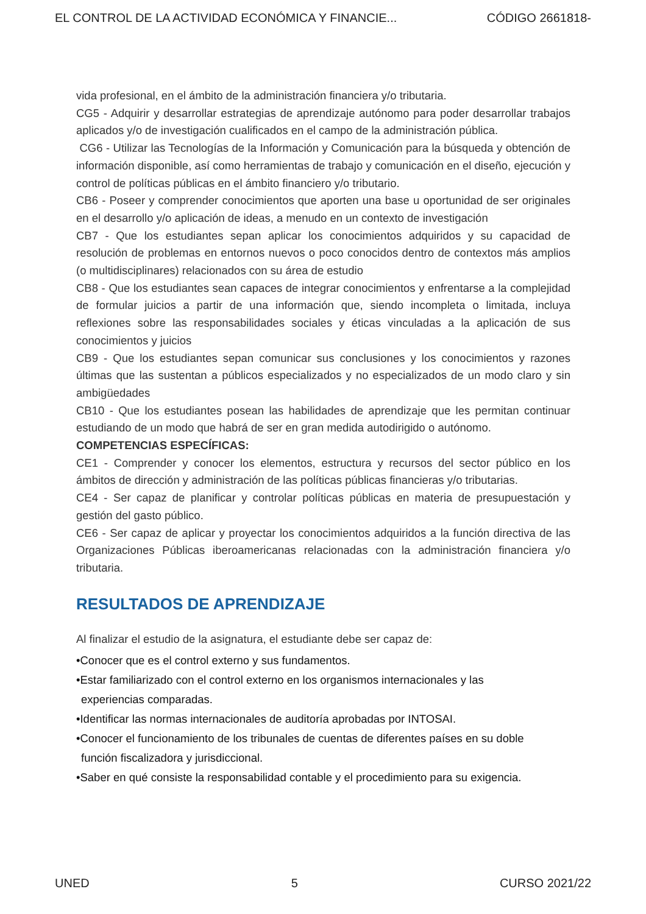EL CONTROL DE LA ACTIVIDAD ECONÓMICA Y FINANCIE... CÓDIGO 2661818-
vida profesional, en el ámbito de la administración financiera y/o tributaria.
CG5 - Adquirir y desarrollar estrategias de aprendizaje autónomo para poder desarrollar trabajos aplicados y/o de investigación cualificados en el campo de la administración pública.
CG6 - Utilizar las Tecnologías de la Información y Comunicación para la búsqueda y obtención de información disponible, así como herramientas de trabajo y comunicación en el diseño, ejecución y control de políticas públicas en el ámbito financiero y/o tributario.
CB6 - Poseer y comprender conocimientos que aporten una base u oportunidad de ser originales en el desarrollo y/o aplicación de ideas, a menudo en un contexto de investigación
CB7 - Que los estudiantes sepan aplicar los conocimientos adquiridos y su capacidad de resolución de problemas en entornos nuevos o poco conocidos dentro de contextos más amplios (o multidisciplinares) relacionados con su área de estudio
CB8 - Que los estudiantes sean capaces de integrar conocimientos y enfrentarse a la complejidad de formular juicios a partir de una información que, siendo incompleta o limitada, incluya reflexiones sobre las responsabilidades sociales y éticas vinculadas a la aplicación de sus conocimientos y juicios
CB9 - Que los estudiantes sepan comunicar sus conclusiones y los conocimientos y razones últimas que las sustentan a públicos especializados y no especializados de un modo claro y sin ambigüedades
CB10 - Que los estudiantes posean las habilidades de aprendizaje que les permitan continuar estudiando de un modo que habrá de ser en gran medida autodirigido o autónomo.
COMPETENCIAS ESPECÍFICAS:
CE1 - Comprender y conocer los elementos, estructura y recursos del sector público en los ámbitos de dirección y administración de las políticas públicas financieras y/o tributarias.
CE4 - Ser capaz de planificar y controlar políticas públicas en materia de presupuestación y gestión del gasto público.
CE6 - Ser capaz de aplicar y proyectar los conocimientos adquiridos a la función directiva de las Organizaciones Públicas iberoamericanas relacionadas con la administración financiera y/o tributaria.
RESULTADOS DE APRENDIZAJE
Al finalizar el estudio de la asignatura, el estudiante debe ser capaz de:
•Conocer que es el control externo y sus fundamentos.
•Estar familiarizado con el control externo en los organismos internacionales y las
experiencias comparadas.
•Identificar las normas internacionales de auditoría aprobadas por INTOSAI.
•Conocer el funcionamiento de los tribunales de cuentas de diferentes países en su doble
función fiscalizadora y jurisdiccional.
•Saber en qué consiste la responsabilidad contable y el procedimiento para su exigencia.
UNED 5 CURSO 2021/22